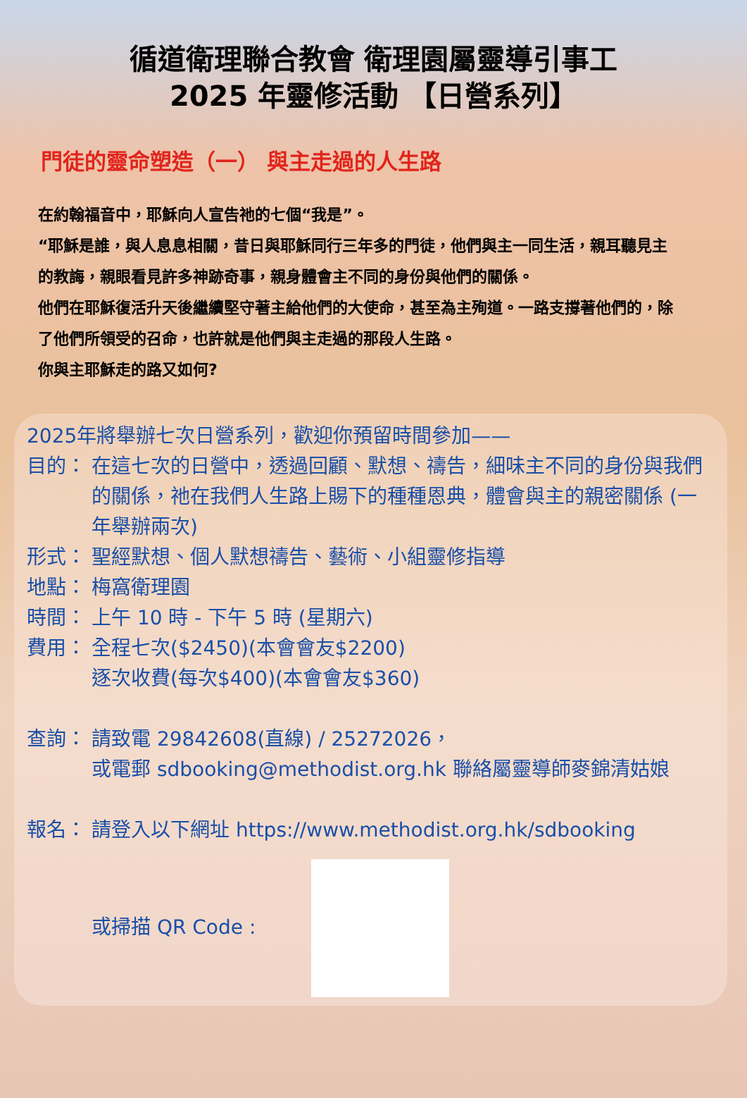循道衛理聯合教會 衛理園屬靈導引事工
2025 年靈修活動 【日營系列】
門徒的靈命塑造（一） 與主走過的人生路
在約翰福音中，耶穌向人宣告祂的七個“我是”。
“耶穌是誰，與人息息相關，昔日與耶穌同行三年多的門徒，他們與主一同生活，親耳聽見主的教誨，親眼看見許多神跡奇事，親身體會主不同的身份與他們的關係。
他們在耶穌復活升天後繼續堅守著主給他們的大使命，甚至為主殉道。一路支撐著他們的，除了他們所領受的召命，也許就是他們與主走過的那段人生路。
你與主耶穌走的路又如何?
2025年將舉辦七次日營系列，歡迎你預留時間參加——
目的： 在這七次的日營中，透過回顧、默想、禱告，細味主不同的身份與我們的關係，祂在我們人生路上賜下的種種恩典，體會與主的親密關係 (一年舉辦兩次)
形式： 聖經默想、個人默想禱告、藝術、小組靈修指導
地點： 梅窩衛理園
時間： 上午 10 時 - 下午 5 時 (星期六)
費用： 全程七次($2450)(本會會友$2200)
逐次收費(每次$400)(本會會友$360)
查詢： 請致電 29842608(直線) / 25272026，
或電郵 sdbooking@methodist.org.hk 聯絡屬靈導師麥錦清姑娘
報名： 請登入以下網址 https://www.methodist.org.hk/sdbooking
或掃描 QR Code :